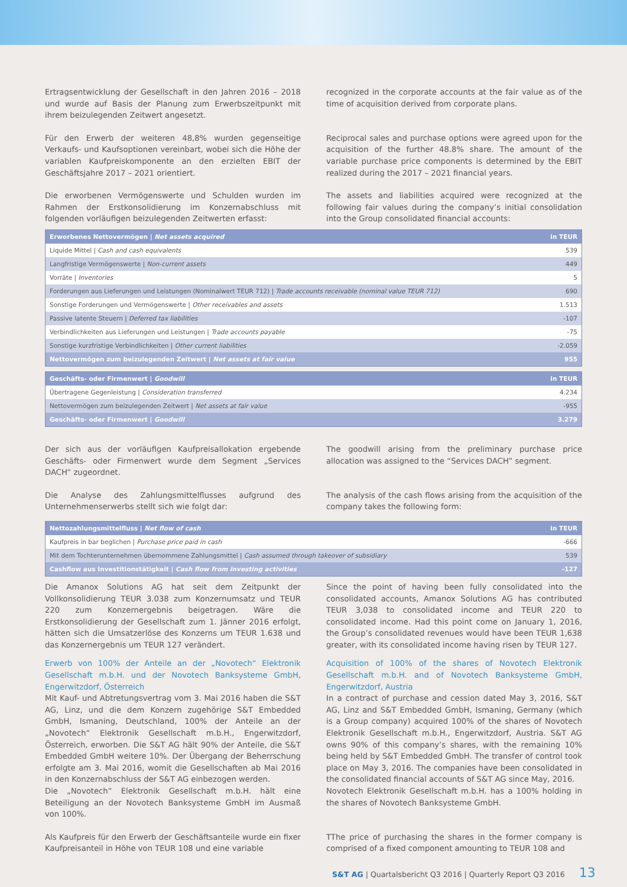Ertragsentwicklung der Gesellschaft in den Jahren 2016 – 2018 und wurde auf Basis der Planung zum Erwerbszeitpunkt mit ihrem beizulegenden Zeitwert angesetzt.
recognized in the corporate accounts at the fair value as of the time of acquisition derived from corporate plans.
Für den Erwerb der weiteren 48,8% wurden gegenseitige Verkaufs- und Kaufsoptionen vereinbart, wobei sich die Höhe der variablen Kaufpreiskomponente an den erzielten EBIT der Geschäftsjahre 2017 – 2021 orientiert.
Reciprocal sales and purchase options were agreed upon for the acquisition of the further 48.8% share. The amount of the variable purchase price components is determined by the EBIT realized during the 2017 – 2021 financial years.
Die erworbenen Vermögenswerte und Schulden wurden im Rahmen der Erstkonsolidierung im Konzernabschluss mit folgenden vorläufigen beizulegenden Zeitwerten erfasst:
The assets and liabilities acquired were recognized at the following fair values during the company’s initial consolidation into the Group consolidated financial accounts:
| Erworbenes Nettovermögen / Net assets acquired | in TEUR |
| --- | --- |
| Liquide Mittel / Cash and cash equivalents | 539 |
| Langfristige Vermögenswerte / Non-current assets | 449 |
| Vorräte / Inventories | 5 |
| Forderungen aus Lieferungen und Leistungen (Nominalwert TEUR 712) / Trade accounts receivable (nominal value TEUR 712) | 690 |
| Sonstige Forderungen und Vermögenswerte / Other receivables and assets | 1.513 |
| Passive latente Steuern / Deferred tax liabilities | -107 |
| Verbindlichkeiten aus Lieferungen und Leistungen / Trade accounts payable | -75 |
| Sonstige kurzfristige Verbindlichkeiten / Other current liabilities | -2.059 |
| Nettovermögen zum beizulegenden Zeitwert / Net assets at fair value | 955 |
| Geschäfts- oder Firmenwert / Goodwill | in TEUR |
| --- | --- |
| Übertragene Gegenleistung / Consideration transferred | 4.234 |
| Nettovermögen zum beizulegenden Zeitwert / Net assets at fair value | -955 |
| Geschäfts- oder Firmenwert / Goodwill | 3.279 |
Der sich aus der vorläufigen Kaufpreisallokation ergebende Geschäfts- oder Firmenwert wurde dem Segment „Services DACH“ zugeordnet.
The goodwill arising from the preliminary purchase price allocation was assigned to the “Services DACH” segment.
Die Analyse des Zahlungsmittelflusses aufgrund des Unternehmenserwerbs stellt sich wie folgt dar:
The analysis of the cash flows arising from the acquisition of the company takes the following form:
| Nettozahlungsmittelfluss / Net flow of cash | in TEUR |
| --- | --- |
| Kaufpreis in bar beglichen / Purchase price paid in cash | -666 |
| Mit dem Tochterunternehmen übernommene Zahlungsmittel / Cash assumed through takeover of subsidiary | 539 |
| Cashflow aus Investitionstätigkeit / Cash flow from investing activities | -127 |
Die Amanox Solutions AG hat seit dem Zeitpunkt der Vollkonsolidierung TEUR 3.038 zum Konzernumsatz und TEUR 220 zum Konzernergebnis beigetragen. Wäre die Erstkonsolidierung der Gesellschaft zum 1. Jänner 2016 erfolgt, hätten sich die Umsatzerlöse des Konzerns um TEUR 1.638 und das Konzernergebnis um TEUR 127 verändert.
Since the point of having been fully consolidated into the consolidated accounts, Amanox Solutions AG has contributed TEUR 3,038 to consolidated income and TEUR 220 to consolidated income. Had this point come on January 1, 2016, the Group’s consolidated revenues would have been TEUR 1,638 greater, with its consolidated income having risen by TEUR 127.
Erwerb von 100% der Anteile an der „Novotech“ Elektronik Gesellschaft m.b.H. und der Novotech Banksysteme GmbH, Engerwitzdorf, Österreich
Mit Kauf- und Abtretungsvertrag vom 3. Mai 2016 haben die S&T AG, Linz, und die dem Konzern zugehörige S&T Embedded GmbH, Ismaning, Deutschland, 100% der Anteile an der „Novotech“ Elektronik Gesellschaft m.b.H., Engerwitzdorf, Österreich, erworben. Die S&T AG hält 90% der Anteile, die S&T Embedded GmbH weitere 10%. Der Übergang der Beherrschung erfolgte am 3. Mai 2016, womit die Gesellschaften ab Mai 2016 in den Konzernabschluss der S&T AG einbezogen werden.
Die „Novotech“ Elektronik Gesellschaft m.b.H. hält eine Beteiligung an der Novotech Banksysteme GmbH im Ausmaß von 100%.
Acquisition of 100% of the shares of Novotech Elektronik Gesellschaft m.b.H. and of Novotech Banksysteme GmbH, Engerwitzdorf, Austria
In a contract of purchase and cession dated May 3, 2016, S&T AG, Linz and S&T Embedded GmbH, Ismaning, Germany (which is a Group company) acquired 100% of the shares of Novotech Elektronik Gesellschaft m.b.H., Engerwitzdorf, Austria. S&T AG owns 90% of this company’s shares, with the remaining 10% being held by S&T Embedded GmbH. The transfer of control took place on May 3, 2016. The companies have been consolidated in the consolidated financial accounts of S&T AG since May, 2016.
Novotech Elektronik Gesellschaft m.b.H. has a 100% holding in the shares of Novotech Banksysteme GmbH.
Als Kaufpreis für den Erwerb der Geschäftsanteile wurde ein fixer Kaufpreisanteil in Höhe von TEUR 108 und eine variable
TThe price of purchasing the shares in the former company is comprised of a fixed component amounting to TEUR 108 and
S&T AG | Quartalsbericht Q3 2016 | Quarterly Report Q3 2016 13